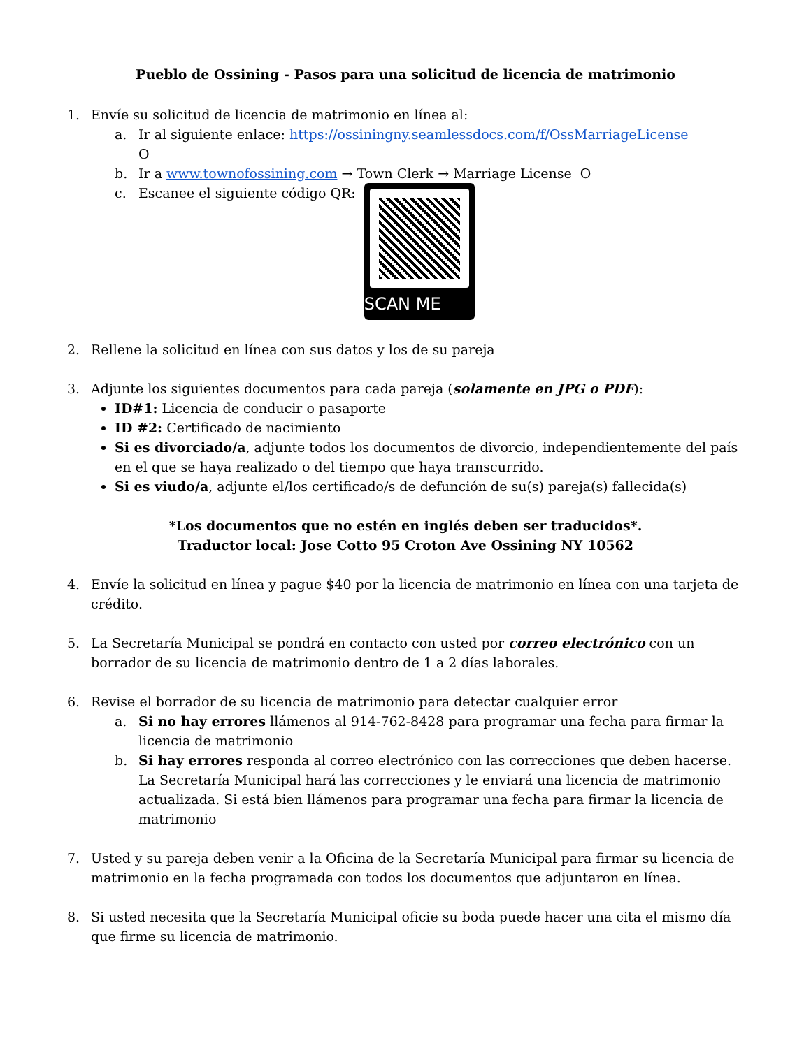Pueblo de Ossining - Pasos para una solicitud de licencia de matrimonio
1. Envíe su solicitud de licencia de matrimonio en línea al:
a. Ir al siguiente enlace: https://ossiningny.seamlessdocs.com/f/OssMarriageLicense
O
b. Ir a www.townofossining.com → Town Clerk → Marriage License O
c. Escanee el siguiente código QR: SCAN ME
2. Rellene la solicitud en línea con sus datos y los de su pareja
3. Adjunte los siguientes documentos para cada pareja (solamente en JPG o PDF):
ID#1: Licencia de conducir o pasaporte
ID #2: Certificado de nacimiento
Si es divorciado/a, adjunte todos los documentos de divorcio, independientemente del país en el que se haya realizado o del tiempo que haya transcurrido.
Si es viudo/a, adjunte el/los certificado/s de defunción de su(s) pareja(s) fallecida(s)
*Los documentos que no estén en inglés deben ser traducidos*.
Traductor local: Jose Cotto 95 Croton Ave Ossining NY 10562
4. Envíe la solicitud en línea y pague $40 por la licencia de matrimonio en línea con una tarjeta de crédito.
5. La Secretaría Municipal se pondrá en contacto con usted por correo electrónico con un borrador de su licencia de matrimonio dentro de 1 a 2 días laborales.
6. Revise el borrador de su licencia de matrimonio para detectar cualquier error
a. Si no hay errores llámenos al 914-762-8428 para programar una fecha para firmar la licencia de matrimonio
b. Si hay errores responda al correo electrónico con las correcciones que deben hacerse. La Secretaría Municipal hará las correcciones y le enviará una licencia de matrimonio actualizada. Si está bien llámenos para programar una fecha para firmar la licencia de matrimonio
7. Usted y su pareja deben venir a la Oficina de la Secretaría Municipal para firmar su licencia de matrimonio en la fecha programada con todos los documentos que adjuntaron en línea.
8. Si usted necesita que la Secretaría Municipal oficie su boda puede hacer una cita el mismo día que firme su licencia de matrimonio.